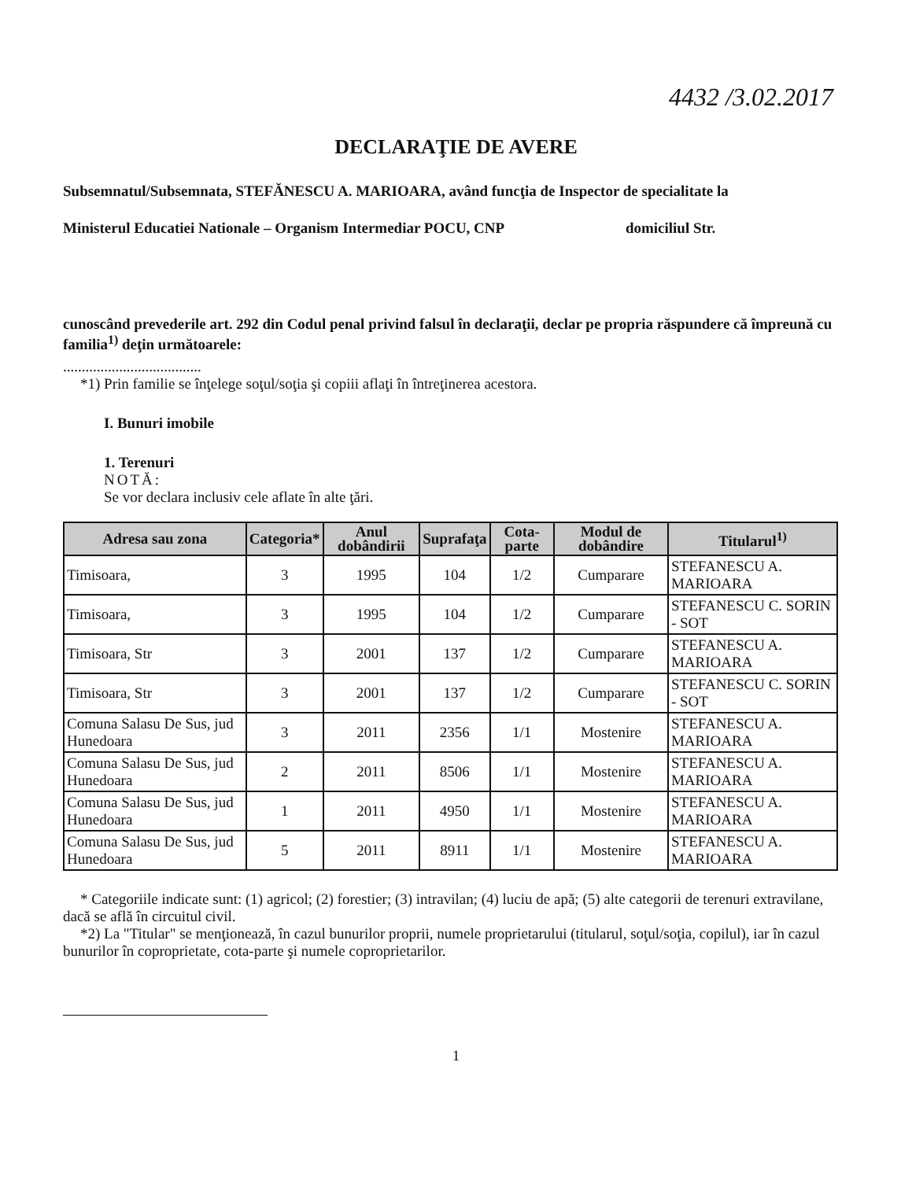4432 /3.02.2017
DECLARAŢIE DE AVERE
Subsemnatul/Subsemnata, STEFĂNESCU A. MARIOARA, având funcţia de Inspector de specialitate la
Ministerul Educatiei Nationale – Organism Intermediar POCU, CNP domiciliul Str.
cunoscând prevederile art. 292 din Codul penal privind falsul în declaraţii, declar pe propria răspundere că împreună cu familia<sup>1)</sup> deţin următoarele:
.....................................
*1) Prin familie se înţelege soţul/soţia şi copiii aflaţi în întreţinerea acestora.
I. Bunuri imobile
1. Terenuri
NOTĂ:
Se vor declara inclusiv cele aflate în alte ţări.
| Adresa sau zona | Categoria* | Anul dobândirii | Suprafaţa | Cota-parte | Modul de dobândire | Titularul<sup>1)</sup> |
| --- | --- | --- | --- | --- | --- | --- |
| Timisoara, | 3 | 1995 | 104 | 1/2 | Cumparare | STEFANESCU A. MARIOARA |
| Timisoara, | 3 | 1995 | 104 | 1/2 | Cumparare | STEFANESCU C. SORIN - SOT |
| Timisoara, Str | 3 | 2001 | 137 | 1/2 | Cumparare | STEFANESCU A. MARIOARA |
| Timisoara, Str | 3 | 2001 | 137 | 1/2 | Cumparare | STEFANESCU C. SORIN - SOT |
| Comuna Salasu De Sus, jud Hunedoara | 3 | 2011 | 2356 | 1/1 | Mostenire | STEFANESCU A. MARIOARA |
| Comuna Salasu De Sus, jud Hunedoara | 2 | 2011 | 8506 | 1/1 | Mostenire | STEFANESCU A. MARIOARA |
| Comuna Salasu De Sus, jud Hunedoara | 1 | 2011 | 4950 | 1/1 | Mostenire | STEFANESCU A. MARIOARA |
| Comuna Salasu De Sus, jud Hunedoara | 5 | 2011 | 8911 | 1/1 | Mostenire | STEFANESCU A. MARIOARA |
* Categoriile indicate sunt: (1) agricol; (2) forestier; (3) intravilan; (4) luciu de apă; (5) alte categorii de terenuri extravilane, dacă se află în circuitul civil.
*2) La "Titular" se menţionează, în cazul bunurilor proprii, numele proprietarului (titularul, soţul/soţia, copilul), iar în cazul bunurilor în coproprietate, cota-parte şi numele coproprietarilor.
1